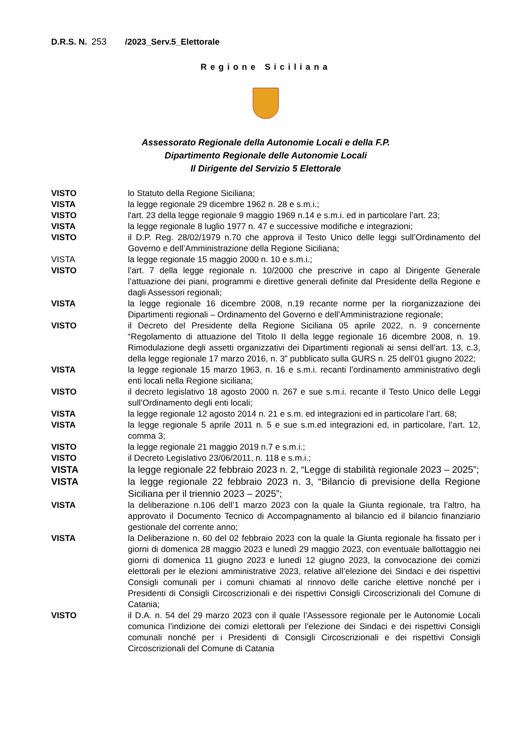D.R.S. N. 253 /2023_Serv.5_Elettorale
Regione Siciliana
Assessorato Regionale della Autonomie Locali e della F.P.
Dipartimento Regionale delle Autonomie Locali
Il Dirigente del Servizio 5 Elettorale
VISTO lo Statuto della Regione Siciliana;
VISTA la legge regionale 29 dicembre 1962 n. 28 e s.m.i.;
VISTO l'art. 23 della legge regionale 9 maggio 1969 n.14 e s.m.i. ed in particolare l’art. 23;
VISTA la legge regionale 8 luglio 1977 n. 47 e successive modifiche e integrazioni;
VISTO il D.P. Reg. 28/02/1979 n.70 che approva il Testo Unico delle leggi sull’Ordinamento del Governo e dell’Amministrazione della Regione Siciliana;
VISTA la legge regionale 15 maggio 2000 n. 10 e s.m.i.;
VISTO l’art. 7 della legge regionale n. 10/2000 che prescrive in capo al Dirigente Generale l’attuazione dei piani, programmi e direttive generali definite dal Presidente della Regione e dagli Assessori regionali;
VISTA la legge regionale 16 dicembre 2008, n.19 recante norme per la riorganizzazione dei Dipartimenti regionali – Ordinamento del Governo e dell’Amministrazione regionale;
VISTO il Decreto del Presidente della Regione Siciliana 05 aprile 2022, n. 9 concernente “Regolamento di attuazione del Titolo II della legge regionale 16 dicembre 2008, n. 19. Rimodulazione degli assetti organizzativi dei Dipartimenti regionali ai sensi dell’art. 13, c.3, della legge regionale 17 marzo 2016, n. 3” pubblicato sulla GURS n. 25 dell’01 giugno 2022;
VISTA la legge regionale 15 marzo 1963, n. 16 e s.m.i. recanti l’ordinamento amministrativo degli enti locali nella Regione siciliana;
VISTO il decreto legislativo 18 agosto 2000 n. 267 e sue s.m.i. recante il Testo Unico delle Leggi sull’Ordinamento degli enti locali;
VISTA la legge regionale 12 agosto 2014 n. 21 e s.m. ed integrazioni ed in particolare l’art. 68;
VISTA la legge regionale 5 aprile 2011 n. 5 e sue s.m.ed integrazioni ed, in particolare, l’art. 12, comma 3;
VISTO la legge regionale 21 maggio 2019 n.7 e s.m.i.;
VISTO il Decreto Legislativo 23/06/2011, n. 118 e s.m.i.;
VISTA la legge regionale 22 febbraio 2023 n. 2, “Legge di stabilità regionale 2023 – 2025”;
VISTA la legge regionale 22 febbraio 2023 n. 3, “Bilancio di previsione della Regione Siciliana per il triennio 2023 – 2025”;
VISTA la deliberazione n.106 dell’1 marzo 2023 con la quale la Giunta regionale, tra l’altro, ha approvato il Documento Tecnico di Accompagnamento al bilancio ed il bilancio finanziario gestionale del corrente anno;
VISTA la Deliberazione n. 60 del 02 febbraio 2023 con la quale la Giunta regionale ha fissato per i giorni di domenica 28 maggio 2023 e lunedì 29 maggio 2023, con eventuale ballottaggio nei giorni di domenica 11 giugno 2023 e lunedì 12 giugno 2023, la convocazione dei comizi elettorali per le elezioni amministrative 2023, relative all’elezione dei Sindaci e dei rispettivi Consigli comunali per i comuni chiamati al rinnovo delle cariche elettive nonché per i Presidenti di Consigli Circoscrizionali e dei rispettivi Consigli Circoscrizionali del Comune di Catania;
VISTO il D.A. n. 54 del 29 marzo 2023 con il quale l’Assessore regionale per le Autonomie Locali comunica l’indizione dei comizi elettorali per l’elezione dei Sindaci e dei rispettivi Consigli comunali nonché per i Presidenti di Consigli Circoscrizionali e dei rispettivi Consigli Circoscrizionali del Comune di Catania